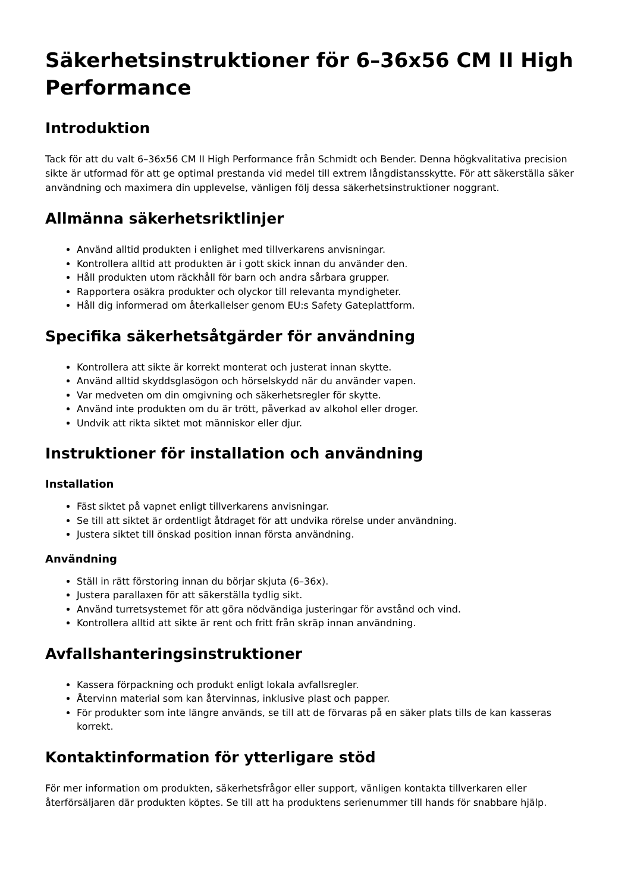Säkerhetsinstruktioner för 6–36x56 CM II High Performance
Introduktion
Tack för att du valt 6–36x56 CM II High Performance från Schmidt och Bender. Denna högkvalitativa precision sikte är utformad för att ge optimal prestanda vid medel till extrem långdistansskytte. För att säkerställa säker användning och maximera din upplevelse, vänligen följ dessa säkerhetsinstruktioner noggrant.
Allmänna säkerhetsriktlinjer
Använd alltid produkten i enlighet med tillverkarens anvisningar.
Kontrollera alltid att produkten är i gott skick innan du använder den.
Håll produkten utom räckhåll för barn och andra sårbara grupper.
Rapportera osäkra produkter och olyckor till relevanta myndigheter.
Håll dig informerad om återkallelser genom EU:s Safety Gateplattform.
Specifika säkerhetsåtgärder för användning
Kontrollera att sikte är korrekt monterat och justerat innan skytte.
Använd alltid skyddsglasögon och hörselskydd när du använder vapen.
Var medveten om din omgivning och säkerhetsregler för skytte.
Använd inte produkten om du är trött, påverkad av alkohol eller droger.
Undvik att rikta siktet mot människor eller djur.
Instruktioner för installation och användning
Installation
Fäst siktet på vapnet enligt tillverkarens anvisningar.
Se till att siktet är ordentligt åtdraget för att undvika rörelse under användning.
Justera siktet till önskad position innan första användning.
Användning
Ställ in rätt förstoring innan du börjar skjuta (6–36x).
Justera parallaxen för att säkerställa tydlig sikt.
Använd turretsystemet för att göra nödvändiga justeringar för avstånd och vind.
Kontrollera alltid att sikte är rent och fritt från skräp innan användning.
Avfallshanteringsinstruktioner
Kassera förpackning och produkt enligt lokala avfallsregler.
Återvinn material som kan återvinnas, inklusive plast och papper.
För produkter som inte längre används, se till att de förvaras på en säker plats tills de kan kasseras korrekt.
Kontaktinformation för ytterligare stöd
För mer information om produkten, säkerhetsfrågor eller support, vänligen kontakta tillverkaren eller återförsäljaren där produkten köptes. Se till att ha produktens serienummer till hands för snabbare hjälp.